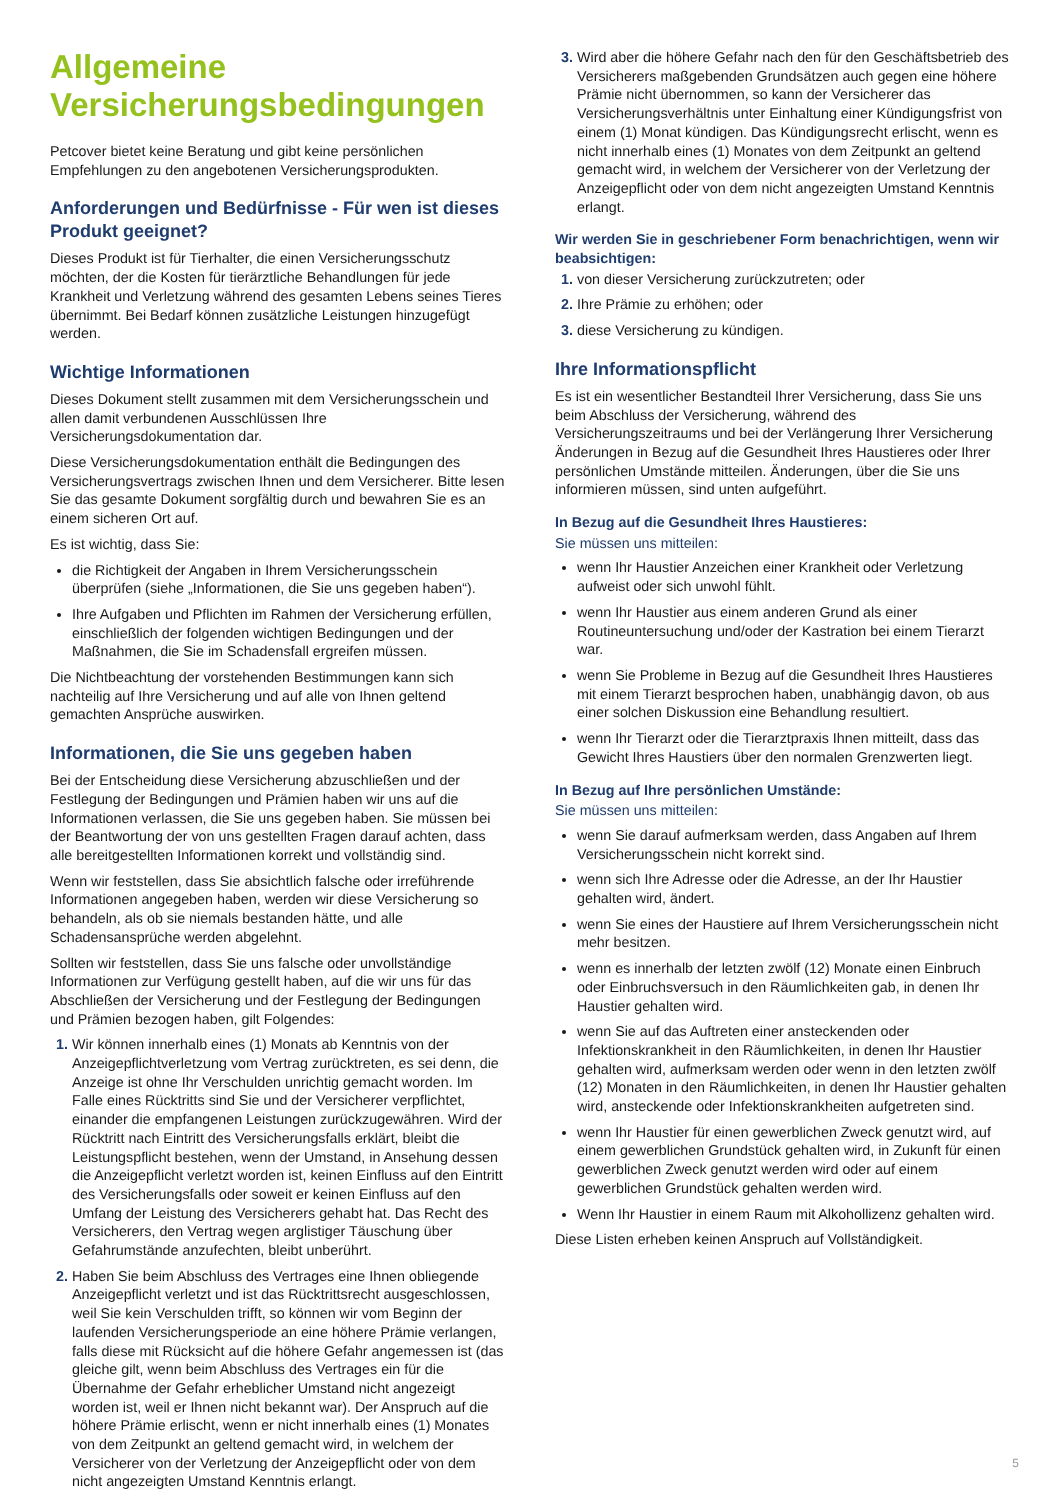Allgemeine Versicherungsbedingungen
Petcover bietet keine Beratung und gibt keine persönlichen Empfehlungen zu den angebotenen Versicherungsprodukten.
Anforderungen und Bedürfnisse - Für wen ist dieses Produkt geeignet?
Dieses Produkt ist für Tierhalter, die einen Versicherungsschutz möchten, der die Kosten für tierärztliche Behandlungen für jede Krankheit und Verletzung während des gesamten Lebens seines Tieres übernimmt. Bei Bedarf können zusätzliche Leistungen hinzugefügt werden.
Wichtige Informationen
Dieses Dokument stellt zusammen mit dem Versicherungsschein und allen damit verbundenen Ausschlüssen Ihre Versicherungsdokumentation dar.
Diese Versicherungsdokumentation enthält die Bedingungen des Versicherungsvertrags zwischen Ihnen und dem Versicherer. Bitte lesen Sie das gesamte Dokument sorgfältig durch und bewahren Sie es an einem sicheren Ort auf.
Es ist wichtig, dass Sie:
die Richtigkeit der Angaben in Ihrem Versicherungsschein überprüfen (siehe „Informationen, die Sie uns gegeben haben“).
Ihre Aufgaben und Pflichten im Rahmen der Versicherung erfüllen, einschließlich der folgenden wichtigen Bedingungen und der Maßnahmen, die Sie im Schadensfall ergreifen müssen.
Die Nichtbeachtung der vorstehenden Bestimmungen kann sich nachteilig auf Ihre Versicherung und auf alle von Ihnen geltend gemachten Ansprüche auswirken.
Informationen, die Sie uns gegeben haben
Bei der Entscheidung diese Versicherung abzuschließen und der Festlegung der Bedingungen und Prämien haben wir uns auf die Informationen verlassen, die Sie uns gegeben haben. Sie müssen bei der Beantwortung der von uns gestellten Fragen darauf achten, dass alle bereitgestellten Informationen korrekt und vollständig sind.
Wenn wir feststellen, dass Sie absichtlich falsche oder irreführende Informationen angegeben haben, werden wir diese Versicherung so behandeln, als ob sie niemals bestanden hätte, und alle Schadensansprüche werden abgelehnt.
Sollten wir feststellen, dass Sie uns falsche oder unvollständige Informationen zur Verfügung gestellt haben, auf die wir uns für das Abschließen der Versicherung und der Festlegung der Bedingungen und Prämien bezogen haben, gilt Folgendes:
Wir können innerhalb eines (1) Monats ab Kenntnis von der Anzeigepflichtverletzung vom Vertrag zurücktreten, es sei denn, die Anzeige ist ohne Ihr Verschulden unrichtig gemacht worden. Im Falle eines Rücktritts sind Sie und der Versicherer verpflichtet, einander die empfangenen Leistungen zurückzugewähren. Wird der Rücktritt nach Eintritt des Versicherungsfalls erklärt, bleibt die Leistungspflicht bestehen, wenn der Umstand, in Ansehung dessen die Anzeigepflicht verletzt worden ist, keinen Einfluss auf den Eintritt des Versicherungsfalls oder soweit er keinen Einfluss auf den Umfang der Leistung des Versicherers gehabt hat. Das Recht des Versicherers, den Vertrag wegen arglistiger Täuschung über Gefahrumstände anzufechten, bleibt unberührt.
Haben Sie beim Abschluss des Vertrages eine Ihnen obliegende Anzeigepflicht verletzt und ist das Rücktrittsrecht ausgeschlossen, weil Sie kein Verschulden trifft, so können wir vom Beginn der laufenden Versicherungsperiode an eine höhere Prämie verlangen, falls diese mit Rücksicht auf die höhere Gefahr angemessen ist (das gleiche gilt, wenn beim Abschluss des Vertrages ein für die Übernahme der Gefahr erheblicher Umstand nicht angezeigt worden ist, weil er Ihnen nicht bekannt war). Der Anspruch auf die höhere Prämie erlischt, wenn er nicht innerhalb eines (1) Monates von dem Zeitpunkt an geltend gemacht wird, in welchem der Versicherer von der Verletzung der Anzeigepflicht oder von dem nicht angezeigten Umstand Kenntnis erlangt.
Wird aber die höhere Gefahr nach den für den Geschäftsbetrieb des Versicherers maßgebenden Grundsätzen auch gegen eine höhere Prämie nicht übernommen, so kann der Versicherer das Versicherungsverhältnis unter Einhaltung einer Kündigungsfrist von einem (1) Monat kündigen. Das Kündigungsrecht erlischt, wenn es nicht innerhalb eines (1) Monates von dem Zeitpunkt an geltend gemacht wird, in welchem der Versicherer von der Verletzung der Anzeigepflicht oder von dem nicht angezeigten Umstand Kenntnis erlangt.
Wir werden Sie in geschriebener Form benachrichtigen, wenn wir beabsichtigen:
von dieser Versicherung zurückzutreten; oder
Ihre Prämie zu erhöhen; oder
diese Versicherung zu kündigen.
Ihre Informationspflicht
Es ist ein wesentlicher Bestandteil Ihrer Versicherung, dass Sie uns beim Abschluss der Versicherung, während des Versicherungszeitraums und bei der Verlängerung Ihrer Versicherung Änderungen in Bezug auf die Gesundheit Ihres Haustieres oder Ihrer persönlichen Umstände mitteilen. Änderungen, über die Sie uns informieren müssen, sind unten aufgeführt.
In Bezug auf die Gesundheit Ihres Haustieres:
Sie müssen uns mitteilen:
wenn Ihr Haustier Anzeichen einer Krankheit oder Verletzung aufweist oder sich unwohl fühlt.
wenn Ihr Haustier aus einem anderen Grund als einer Routineuntersuchung und/oder der Kastration bei einem Tierarzt war.
wenn Sie Probleme in Bezug auf die Gesundheit Ihres Haustieres mit einem Tierarzt besprochen haben, unabhängig davon, ob aus einer solchen Diskussion eine Behandlung resultiert.
wenn Ihr Tierarzt oder die Tierarztpraxis Ihnen mitteilt, dass das Gewicht Ihres Haustiers über den normalen Grenzwerten liegt.
In Bezug auf Ihre persönlichen Umstände:
Sie müssen uns mitteilen:
wenn Sie darauf aufmerksam werden, dass Angaben auf Ihrem Versicherungsschein nicht korrekt sind.
wenn sich Ihre Adresse oder die Adresse, an der Ihr Haustier gehalten wird, ändert.
wenn Sie eines der Haustiere auf Ihrem Versicherungsschein nicht mehr besitzen.
wenn es innerhalb der letzten zwölf (12) Monate einen Einbruch oder Einbruchsversuch in den Räumlichkeiten gab, in denen Ihr Haustier gehalten wird.
wenn Sie auf das Auftreten einer ansteckenden oder Infektionskrankheit in den Räumlichkeiten, in denen Ihr Haustier gehalten wird, aufmerksam werden oder wenn in den letzten zwölf (12) Monaten in den Räumlichkeiten, in denen Ihr Haustier gehalten wird, ansteckende oder Infektionskrankheiten aufgetreten sind.
wenn Ihr Haustier für einen gewerblichen Zweck genutzt wird, auf einem gewerblichen Grundstück gehalten wird, in Zukunft für einen gewerblichen Zweck genutzt werden wird oder auf einem gewerblichen Grundstück gehalten werden wird.
Wenn Ihr Haustier in einem Raum mit Alkohollizenz gehalten wird.
Diese Listen erheben keinen Anspruch auf Vollständigkeit.
5